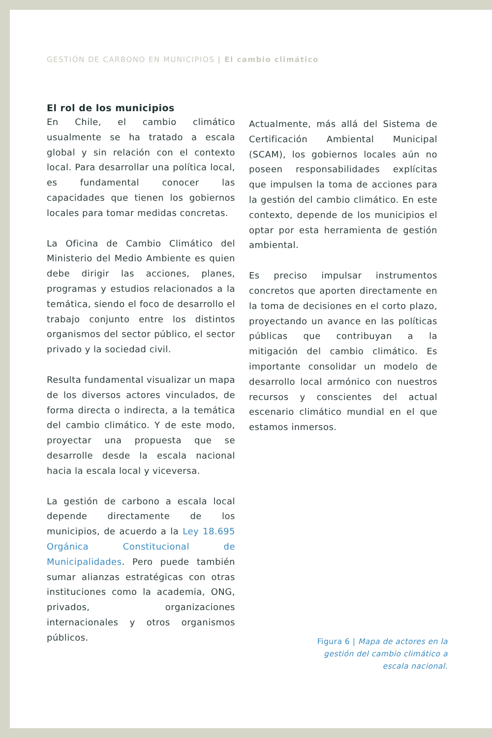GESTIÓN DE CARBONO EN MUNICIPIOS | El cambio climático
El rol de los municipios
En Chile, el cambio climático usualmente se ha tratado a escala global y sin relación con el contexto local. Para desarrollar una política local, es fundamental conocer las capacidades que tienen los gobiernos locales para tomar medidas concretas.
La Oficina de Cambio Climático del Ministerio del Medio Ambiente es quien debe dirigir las acciones, planes, programas y estudios relacionados a la temática, siendo el foco de desarrollo el trabajo conjunto entre los distintos organismos del sector público, el sector privado y la sociedad civil.
Resulta fundamental visualizar un mapa de los diversos actores vinculados, de forma directa o indirecta, a la temática del cambio climático. Y de este modo, proyectar una propuesta que se desarrolle desde la escala nacional hacia la escala local y viceversa.
La gestión de carbono a escala local depende directamente de los municipios, de acuerdo a la Ley 18.695 Orgánica Constitucional de Municipalidades. Pero puede también sumar alianzas estratégicas con otras instituciones como la academia, ONG, privados, organizaciones internacionales y otros organismos públicos.
Actualmente, más allá del Sistema de Certificación Ambiental Municipal (SCAM), los gobiernos locales aún no poseen responsabilidades explícitas que impulsen la toma de acciones para la gestión del cambio climático. En este contexto, depende de los municipios el optar por esta herramienta de gestión ambiental.
Es preciso impulsar instrumentos concretos que aporten directamente en la toma de decisiones en el corto plazo, proyectando un avance en las políticas públicas que contribuyan a la mitigación del cambio climático. Es importante consolidar un modelo de desarrollo local armónico con nuestros recursos y conscientes del actual escenario climático mundial en el que estamos inmersos.
Figura 6 | Mapa de actores en la
gestión del cambio climático a
escala nacional.